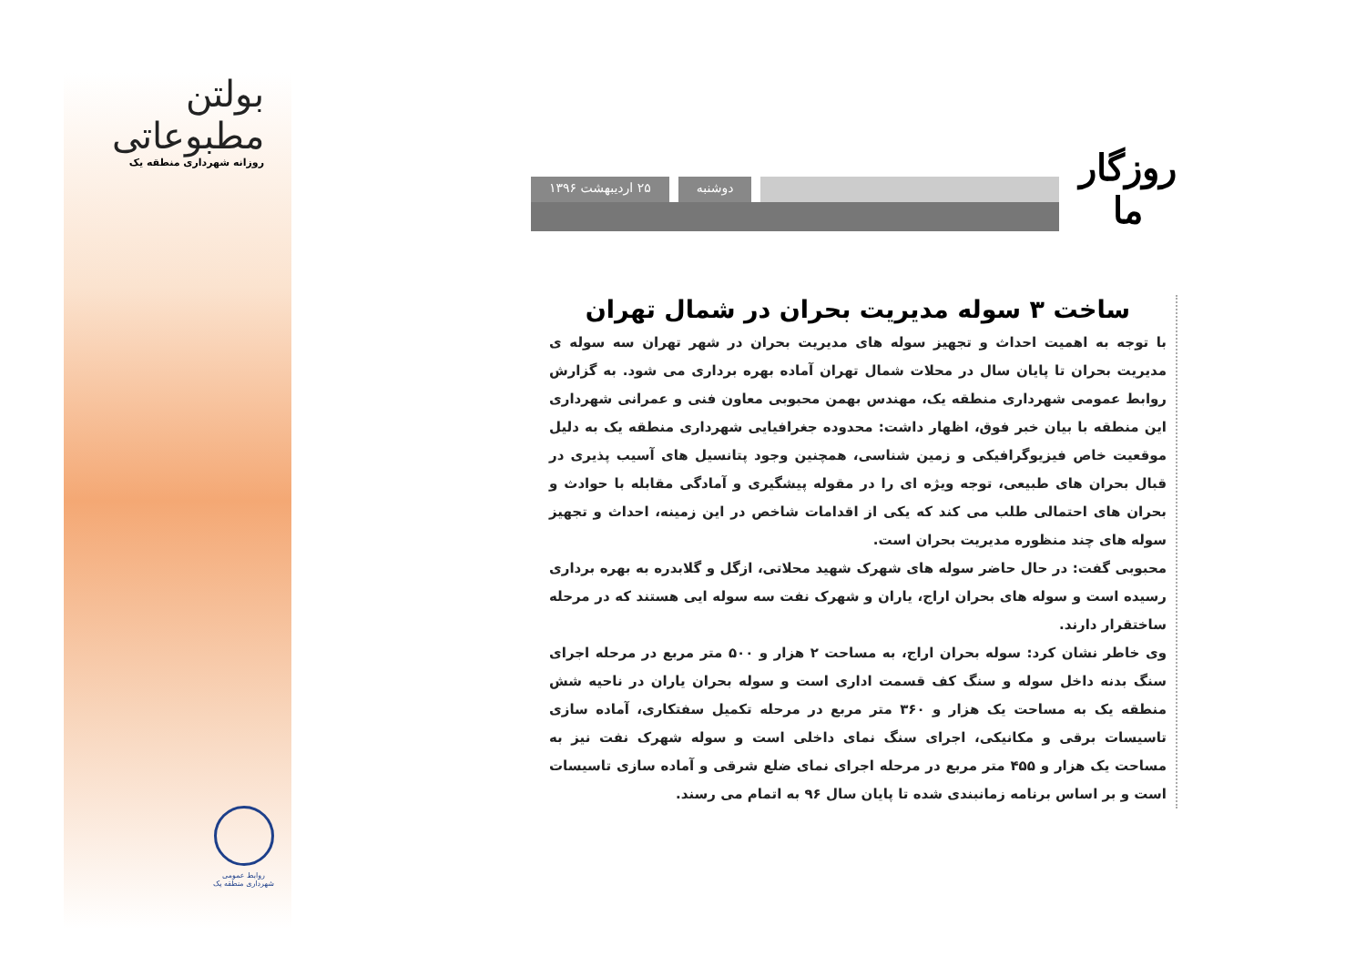بولتن مطبوعاتی
روزانه شهرداری منطقه یک
روابط عمومی
شهرداری منطقه یک
روزگار ما
دوشنبه ۲۵ اردیبهشت ۱۳۹۶
ساخت ۳ سوله مدیریت بحران در شمال تهران
با توجه به اهمیت احداث و تجهیز سوله های مدیریت بحران در شهر تهران سه سوله ی مدیریت بحران تا پایان سال در محلات شمال تهران آماده بهره برداری می شود. به گزارش روابط عمومی شهرداری منطقه یک، مهندس بهمن محبوبی معاون فنی و عمرانی شهرداری این منطقه با بیان خبر فوق، اظهار داشت: محدوده جغرافیایی شهرداری منطقه یک به دلیل موقعیت خاص فیزیوگرافیکی و زمین شناسی، همچنین وجود پتانسیل های آسیب پذیری در قبال بحران های طبیعی، توجه ویژه ای را در مقوله پیشگیری و آمادگی مقابله با حوادث و بحران های احتمالی طلب می کند که یکی از اقدامات شاخص در این زمینه، احداث و تجهیز سوله های چند منظوره مدیریت بحران است.
محبوبی گفت: در حال حاضر سوله های شهرک شهید محلاتی، ازگل و گلابدره به بهره برداری رسیده است و سوله های بحران اراج، یاران و شهرک نفت سه سوله ایی هستند که در مرحله ساختقرار دارند.
وی خاطر نشان کرد: سوله بحران اراج، به مساحت ۲ هزار و ۵۰۰ متر مربع در مرحله اجرای سنگ بدنه داخل سوله و سنگ کف قسمت اداری است و سوله بحران یاران در ناحیه شش منطقه یک به مساحت یک هزار و ۳۶۰ متر مربع در مرحله تکمیل سفتکاری، آماده سازی تاسیسات برقی و مکانیکی، اجرای سنگ نمای داخلی است و سوله شهرک نفت نیز به مساحت یک هزار و ۴۵۵ متر مربع در مرحله اجرای نمای ضلع شرقی و آماده سازی تاسیسات است و بر اساس برنامه زمانبندی شده تا پایان سال ۹۶ به اتمام می رسند.